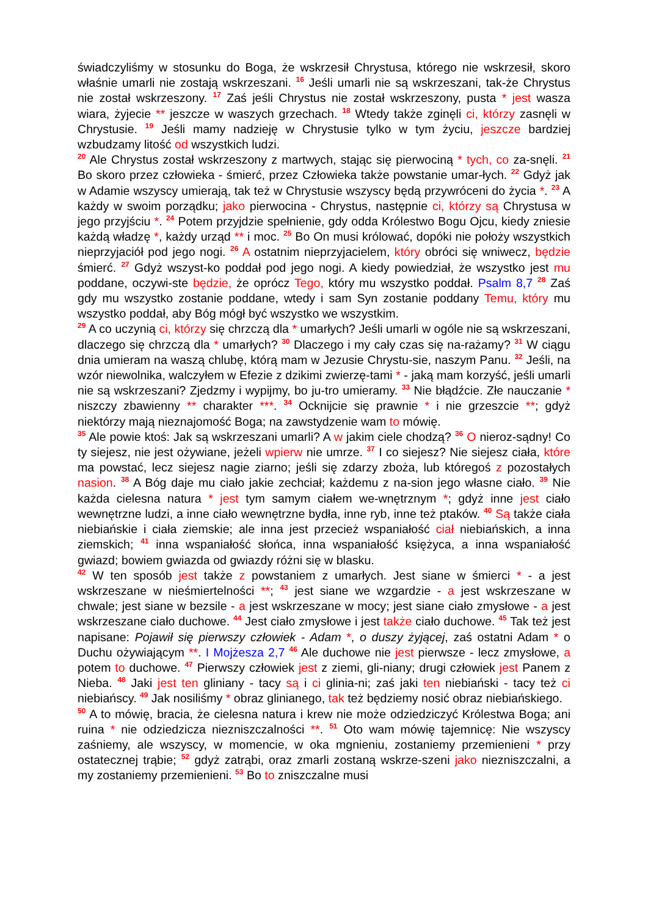świadczyliśmy w stosunku do Boga, że wskrzesił Chrystusa, którego nie wskrzesił, skoro właśnie umarli nie zostają wskrzeszani. <sup>16</sup> Jeśli umarli nie są wskrzeszani, tak-że Chrystus nie został wskrzeszony. <sup>17</sup> Zaś jeśli Chrystus nie został wskrzeszony, pusta * jest wasza wiara, żyjecie ** jeszcze w waszych grzechach. <sup>18</sup> Wtedy także zginęli ci, którzy zasnęli w Chrystusie. <sup>19</sup> Jeśli mamy nadzieję w Chrystusie tylko w tym życiu, jeszcze bardziej wzbudzamy litość od wszystkich ludzi.
<sup>20</sup> Ale Chrystus został wskrzeszony z martwych, stając się pierwociną * tych, co za-snęli. <sup>21</sup> Bo skoro przez człowieka - śmierć, przez Człowieka także powstanie umar-łych. <sup>22</sup> Gdyż jak w Adamie wszyscy umierają, tak też w Chrystusie wszyscy będą przywróceni do życia *. <sup>23</sup> A każdy w swoim porządku; jako pierwocina - Chrystus, następnie ci, którzy są Chrystusa w jego przyjściu *. <sup>24</sup> Potem przyjdzie spełnienie, gdy odda Królestwo Bogu Ojcu, kiedy zniesie każdą władzę *, każdy urząd ** i moc. <sup>25</sup> Bo On musi królować, dopóki nie położy wszystkich nieprzyjaciół pod jego nogi. <sup>26</sup> A ostatnim nieprzyjacielem, który obróci się wniwecz, będzie śmierć. <sup>27</sup> Gdyż wszyst-ko poddał pod jego nogi. A kiedy powiedział, że wszystko jest mu poddane, oczywi-ste będzie, że oprócz Tego, który mu wszystko poddał. Psalm 8,7 <sup>28</sup> Zaś gdy mu wszystko zostanie poddane, wtedy i sam Syn zostanie poddany Temu, który mu wszystko poddał, aby Bóg mógł być wszystko we wszystkim.
<sup>29</sup> A co uczynią ci, którzy się chrzczą dla * umarłych? Jeśli umarli w ogóle nie są wskrzeszani, dlaczego się chrzczą dla * umarłych? <sup>30</sup> Dlaczego i my cały czas się na-rażamy? <sup>31</sup> W ciągu dnia umieram na waszą chlubę, którą mam w Jezusie Chrystu-sie, naszym Panu. <sup>32</sup> Jeśli, na wzór niewolnika, walczyłem w Efezie z dzikimi zwierzę-tami * - jaką mam korzyść, jeśli umarli nie są wskrzeszani? Zjedzmy i wypijmy, bo ju-tro umieramy. <sup>33</sup> Nie błądźcie. Złe nauczanie * niszczy zbawienny ** charakter ***. <sup>34</sup> Ocknijcie się prawnie * i nie grzeszcie **; gdyż niektórzy mają nieznajomość Boga; na zawstydzenie wam to mówię.
<sup>35</sup> Ale powie ktoś: Jak są wskrzeszani umarli? A w jakim ciele chodzą? <sup>36</sup> O nieroz-sądny! Co ty siejesz, nie jest ożywiane, jeżeli wpierw nie umrze. <sup>37</sup> I co siejesz? Nie siejesz ciała, które ma powstać, lecz siejesz nagie ziarno; jeśli się zdarzy zboża, lub któregoś z pozostałych nasion. <sup>38</sup> A Bóg daje mu ciało jakie zechciał; każdemu z na-sion jego własne ciało. <sup>39</sup> Nie każda cielesna natura * jest tym samym ciałem we-wnętrznym *; gdyż inne jest ciało wewnętrzne ludzi, a inne ciało wewnętrzne bydła, inne ryb, inne też ptaków. <sup>40</sup> Są także ciała niebiańskie i ciała ziemskie; ale inna jest przecież wspaniałość ciał niebiańskich, a inna ziemskich; <sup>41</sup> inna wspaniałość słońca, inna wspaniałość księżyca, a inna wspaniałość gwiazd; bowiem gwiazda od gwiazdy różni się w blasku.
<sup>42</sup> W ten sposób jest także z powstaniem z umarłych. Jest siane w śmierci * - a jest wskrzeszane w nieśmiertelności **; <sup>43</sup> jest siane we wzgardzie - a jest wskrzeszane w chwale; jest siane w bezsile - a jest wskrzeszane w mocy; jest siane ciało zmysłowe - a jest wskrzeszane ciało duchowe. <sup>44</sup> Jest ciało zmysłowe i jest także ciało duchowe. <sup>45</sup> Tak też jest napisane: Pojawił się pierwszy człowiek - Adam *, o duszy żyjącej, zaś ostatni Adam * o Duchu ożywiającym **. I Mojżesza 2,7 <sup>46</sup> Ale duchowe nie jest pierwsze - lecz zmysłowe, a potem to duchowe. <sup>47</sup> Pierwszy człowiek jest z ziemi, gli-niany; drugi człowiek jest Panem z Nieba. <sup>48</sup> Jaki jest ten gliniany - tacy są i ci glinia-ni; zaś jaki ten niebiański - tacy też ci niebiańscy. <sup>49</sup> Jak nosiliśmy * obraz glinianego, tak też będziemy nosić obraz niebiańskiego.
<sup>50</sup> A to mówię, bracia, że cielesna natura i krew nie może odziedziczyć Królestwa Boga; ani ruina * nie odziedzicza niezniszczalności **. <sup>51</sup> Oto wam mówię tajemnicę: Nie wszyscy zaśniemy, ale wszyscy, w momencie, w oka mgnieniu, zostaniemy przemienieni * przy ostatecznej trąbie; <sup>52</sup> gdyż zatrąbi, oraz zmarli zostaną wskrze-szeni jako niezniszczalni, a my zostaniemy przemienieni. <sup>53</sup> Bo to zniszczalne musi